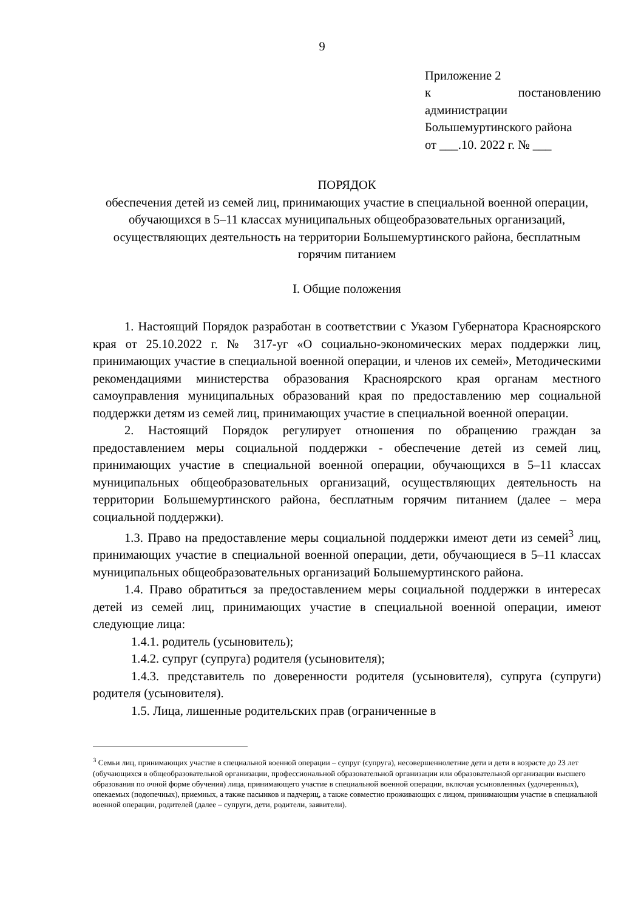9
Приложение 2
к постановлению
администрации
Большемуртинского района
от ___.10. 2022 г. № ___
ПОРЯДОК
обеспечения детей из семей лиц, принимающих участие в специальной военной операции, обучающихся в 5–11 классах муниципальных общеобразовательных организаций, осуществляющих деятельность на территории Большемуртинского района, бесплатным горячим питанием
I. Общие положения
1. Настоящий Порядок разработан в соответствии с Указом Губернатора Красноярского края от 25.10.2022 г. № 317-уг «О социально-экономических мерах поддержки лиц, принимающих участие в специальной военной операции, и членов их семей», Методическими рекомендациями министерства образования Красноярского края органам местного самоуправления муниципальных образований края по предоставлению мер социальной поддержки детям из семей лиц, принимающих участие в специальной военной операции.
2. Настоящий Порядок регулирует отношения по обращению граждан за предоставлением меры социальной поддержки - обеспечение детей из семей лиц, принимающих участие в специальной военной операции, обучающихся в 5–11 классах муниципальных общеобразовательных организаций, осуществляющих деятельность на территории Большемуртинского района, бесплатным горячим питанием (далее – мера социальной поддержки).
1.3. Право на предоставление меры социальной поддержки имеют дети из семей<sup>3</sup> лиц, принимающих участие в специальной военной операции, дети, обучающиеся в 5–11 классах муниципальных общеобразовательных организаций Большемуртинского района.
1.4. Право обратиться за предоставлением меры социальной поддержки в интересах детей из семей лиц, принимающих участие в специальной военной операции, имеют следующие лица:
1.4.1. родитель (усыновитель);
1.4.2. супруг (супруга) родителя (усыновителя);
1.4.3. представитель по доверенности родителя (усыновителя), супруга (супруги) родителя (усыновителя).
1.5. Лица, лишенные родительских прав (ограниченные в
<sup>3</sup> Семьи лиц, принимающих участие в специальной военной операции – супруг (супруга), несовершеннолетние дети и дети в возрасте до 23 лет (обучающихся в общеобразовательной организации, профессиональной образовательной организации или образовательной организации высшего образования по очной форме обучения) лица, принимающего участие в специальной военной операции, включая усыновленных (удочеренных), опекаемых (подопечных), приемных, а также пасынков и падчериц, а также совместно проживающих с лицом, принимающим участие в специальной военной операции, родителей (далее – супруги, дети, родители, заявители).